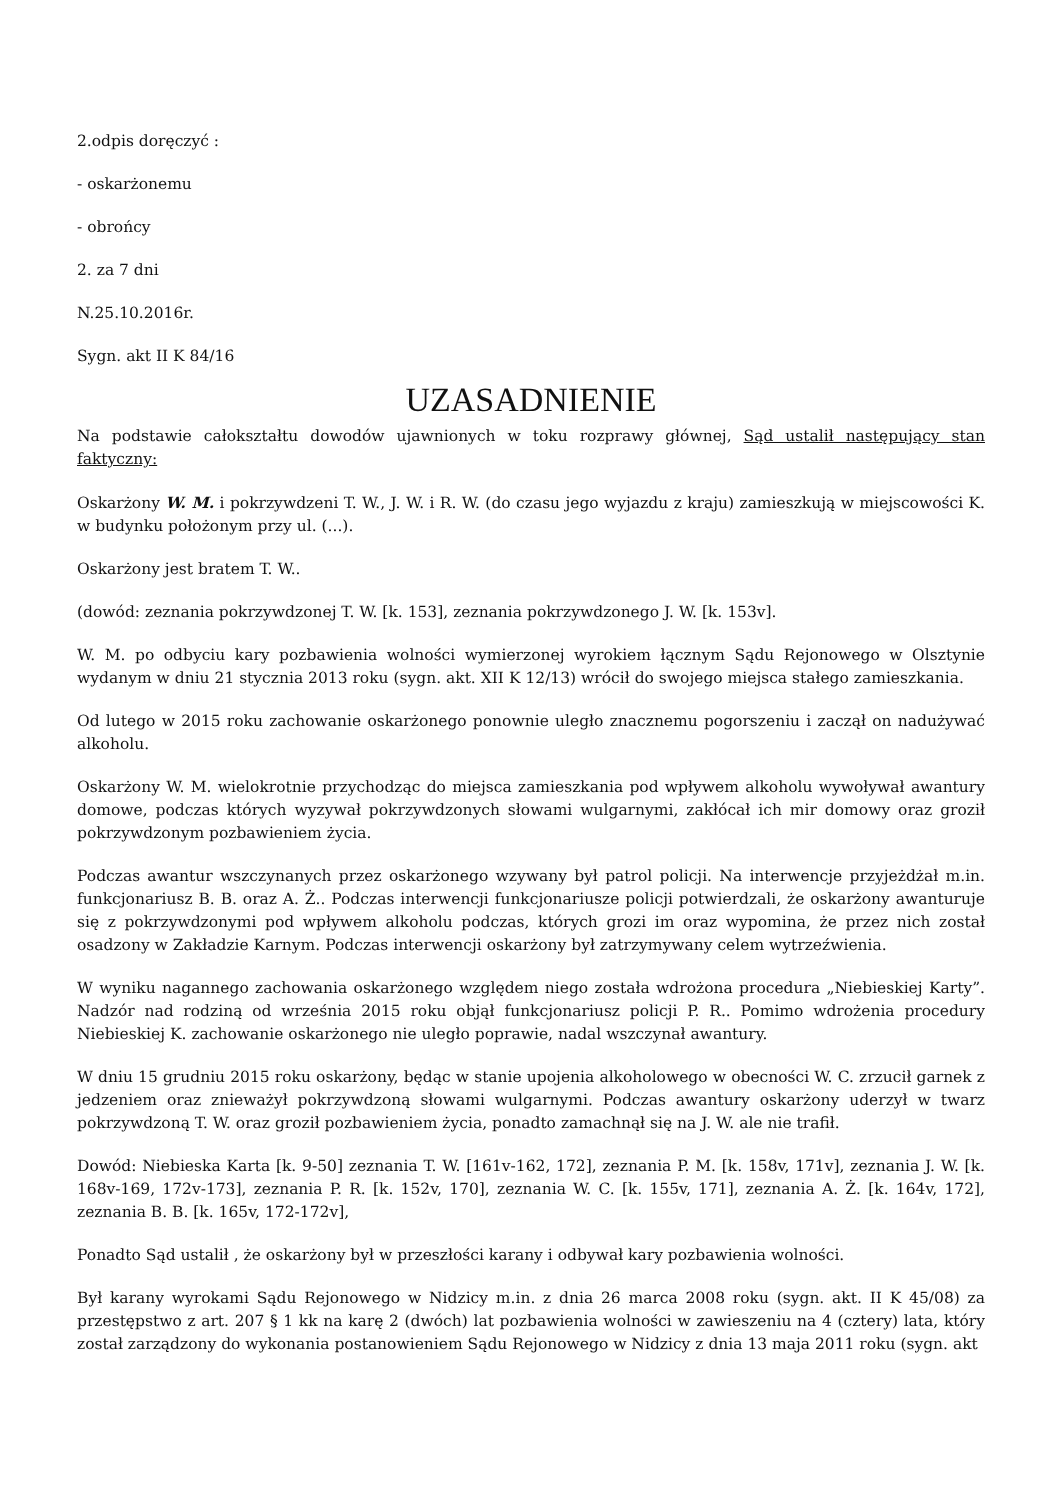2.odpis doręczyć :
- oskarżonemu
- obrońcy
2. za 7 dni
N.25.10.2016r.
Sygn. akt II K 84/16
UZASADNIENIE
Na podstawie całokształtu dowodów ujawnionych w toku rozprawy głównej, Sąd ustalił następujący stan faktyczny:
Oskarżony W. M. i pokrzywdzeni T. W., J. W. i R. W. (do czasu jego wyjazdu z kraju) zamieszkują w miejscowości K. w budynku położonym przy ul. (...).
Oskarżony jest bratem T. W..
(dowód: zeznania pokrzywdzonej T. W. [k. 153], zeznania pokrzywdzonego J. W. [k. 153v].
W. M. po odbyciu kary pozbawienia wolności wymierzonej wyrokiem łącznym Sądu Rejonowego w Olsztynie wydanym w dniu 21 stycznia 2013 roku (sygn. akt. XII K 12/13) wrócił do swojego miejsca stałego zamieszkania.
Od lutego w 2015 roku zachowanie oskarżonego ponownie uległo znacznemu pogorszeniu i zaczął on nadużywać alkoholu.
Oskarżony W. M. wielokrotnie przychodząc do miejsca zamieszkania pod wpływem alkoholu wywoływał awantury domowe, podczas których wyzywał pokrzywdzonych słowami wulgarnymi, zakłócał ich mir domowy oraz groził pokrzywdzonym pozbawieniem życia.
Podczas awantur wszczynanych przez oskarżonego wzywany był patrol policji. Na interwencje przyjeżdżał m.in. funkcjonariusz B. B. oraz A. Ż.. Podczas interwencji funkcjonariusze policji potwierdzali, że oskarżony awanturuje się z pokrzywdzonymi pod wpływem alkoholu podczas, których grozi im oraz wypomina, że przez nich został osadzony w Zakładzie Karnym. Podczas interwencji oskarżony był zatrzymywany celem wytrzeźwienia.
W wyniku nagannego zachowania oskarżonego względem niego została wdrożona procedura „Niebieskiej Karty”. Nadzór nad rodziną od września 2015 roku objął funkcjonariusz policji P. R.. Pomimo wdrożenia procedury Niebieskiej K. zachowanie oskarżonego nie uległo poprawie, nadal wszczynał awantury.
W dniu 15 grudniu 2015 roku oskarżony, będąc w stanie upojenia alkoholowego w obecności W. C. zrzucił garnek z jedzeniem oraz znieważył pokrzywdzoną słowami wulgarnymi. Podczas awantury oskarżony uderzył w twarz pokrzywdzoną T. W. oraz groził pozbawieniem życia, ponadto zamachnął się na J. W. ale nie trafił.
Dowód: Niebieska Karta [k. 9-50] zeznania T. W. [161v-162, 172], zeznania P. M. [k. 158v, 171v], zeznania J. W. [k. 168v-169, 172v-173], zeznania P. R. [k. 152v, 170], zeznania W. C. [k. 155v, 171], zeznania A. Ż. [k. 164v, 172], zeznania B. B. [k. 165v, 172-172v],
Ponadto Sąd ustalił , że oskarżony był w przeszłości karany i odbywał kary pozbawienia wolności.
Był karany wyrokami Sądu Rejonowego w Nidzicy m.in. z dnia 26 marca 2008 roku (sygn. akt. II K 45/08) za przestępstwo z art. 207 § 1 kk na karę 2 (dwóch) lat pozbawienia wolności w zawieszeniu na 4 (cztery) lata, który został zarządzony do wykonania postanowieniem Sądu Rejonowego w Nidzicy z dnia 13 maja 2011 roku (sygn. akt